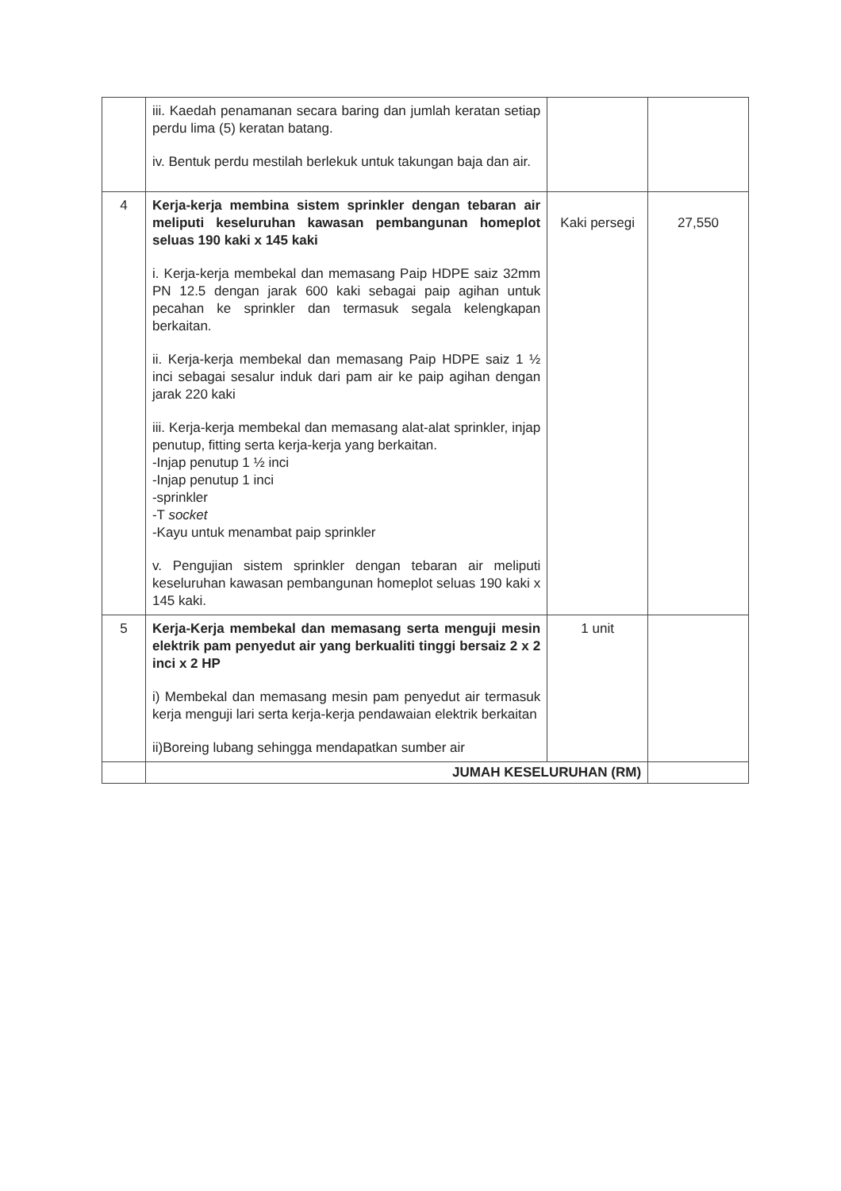| | iii. Kaedah penamanan secara baring dan jumlah keratan setiap perdu lima (5) keratan batang. iv. Bentuk perdu mestilah berlekuk untuk takungan baja dan air. | | |
| 4 | Kerja-kerja membina sistem sprinkler dengan tebaran air meliputi keseluruhan kawasan pembangunan homeplot seluas 190 kaki x 145 kaki i. Kerja-kerja membekal dan memasang Paip HDPE saiz 32mm PN 12.5 dengan jarak 600 kaki sebagai paip agihan untuk pecahan ke sprinkler dan termasuk segala kelengkapan berkaitan. ii. Kerja-kerja membekal dan memasang Paip HDPE saiz 1 ½ inci sebagai sesalur induk dari pam air ke paip agihan dengan jarak 220 kaki iii. Kerja-kerja membekal dan memasang alat-alat sprinkler, injap penutup, fitting serta kerja-kerja yang berkaitan. -Injap penutup 1 ½ inci -Injap penutup 1 inci -sprinkler -T socket -Kayu untuk menambat paip sprinkler v. Pengujian sistem sprinkler dengan tebaran air meliputi keseluruhan kawasan pembangunan homeplot seluas 190 kaki x 145 kaki. | Kaki persegi | 27,550 |
| 5 | Kerja-Kerja membekal dan memasang serta menguji mesin elektrik pam penyedut air yang berkualiti tinggi bersaiz 2 x 2 inci x 2 HP i) Membekal dan memasang mesin pam penyedut air termasuk kerja menguji lari serta kerja-kerja pendawaian elektrik berkaitan ii)Boreing lubang sehingga mendapatkan sumber air | 1 unit | |
| | JUMAH KESELURUHAN (RM) | | |